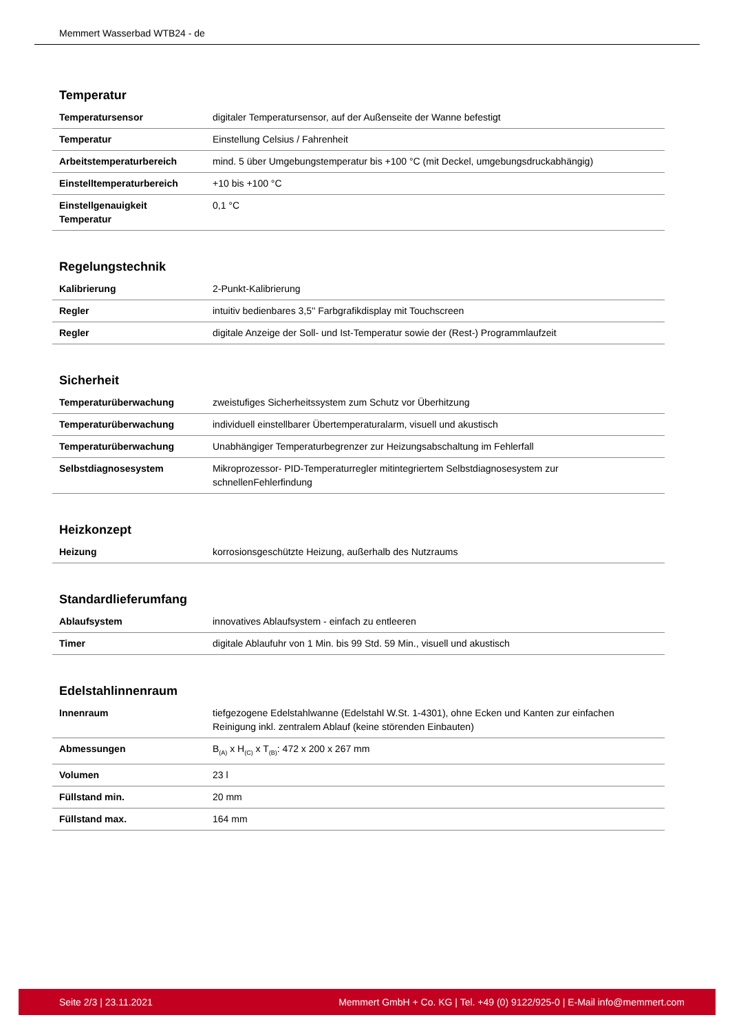Memmert Wasserbad WTB24 - de
Temperatur
| Temperatursensor | digitaler Temperatursensor, auf der Außenseite der Wanne befestigt |
| Temperatur | Einstellung Celsius / Fahrenheit |
| Arbeitstemperaturbereich | mind. 5 über Umgebungstemperatur bis +100 °C (mit Deckel, umgebungsdruckabhängig) |
| Einstelltemperaturbereich | +10 bis +100 °C |
| Einstellgenauigkeit Temperatur | 0,1 °C |
Regelungstechnik
| Kalibrierung | 2-Punkt-Kalibrierung |
| Regler | intuitiv bedienbares 3,5'' Farbgrafikdisplay mit Touchscreen |
| Regler | digitale Anzeige der Soll- und Ist-Temperatur sowie der (Rest-) Programmlaufzeit |
Sicherheit
| Temperaturüberwachung | zweistufiges Sicherheitssystem zum Schutz vor Überhitzung |
| Temperaturüberwachung | individuell einstellbarer Übertemperaturalarm, visuell und akustisch |
| Temperaturüberwachung | Unabhängiger Temperaturbegrenzer zur Heizungsabschaltung im Fehlerfall |
| Selbstdiagnosesystem | Mikroprozessor- PID-Temperaturregler mitintegriertem Selbstdiagnosesystem zur schnellenFehlerfindung |
Heizkonzept
| Heizung | korrosionsgeschützte Heizung, außerhalb des Nutzraums |
Standardlieferumfang
| Ablaufsystem | innovatives Ablaufsystem - einfach zu entleeren |
| Timer | digitale Ablaufuhr von 1 Min. bis 99 Std. 59 Min., visuell und akustisch |
Edelstahlinnenraum
| Innenraum | tiefgezogene Edelstahlwanne (Edelstahl W.St. 1-4301), ohne Ecken und Kanten zur einfachen Reinigung inkl. zentralem Ablauf (keine störenden Einbauten) |
| Abmessungen | B<sub>(A)</sub> x H<sub>(C)</sub> x T<sub>(B)</sub>: 472 x 200 x 267 mm |
| Volumen | 23 l |
| Füllstand min. | 20 mm |
| Füllstand max. | 164 mm |
Seite 2/3 | 23.11.2021 Memmert GmbH + Co. KG | Tel. +49 (0) 9122/925-0 | E-Mail info@memmert.com